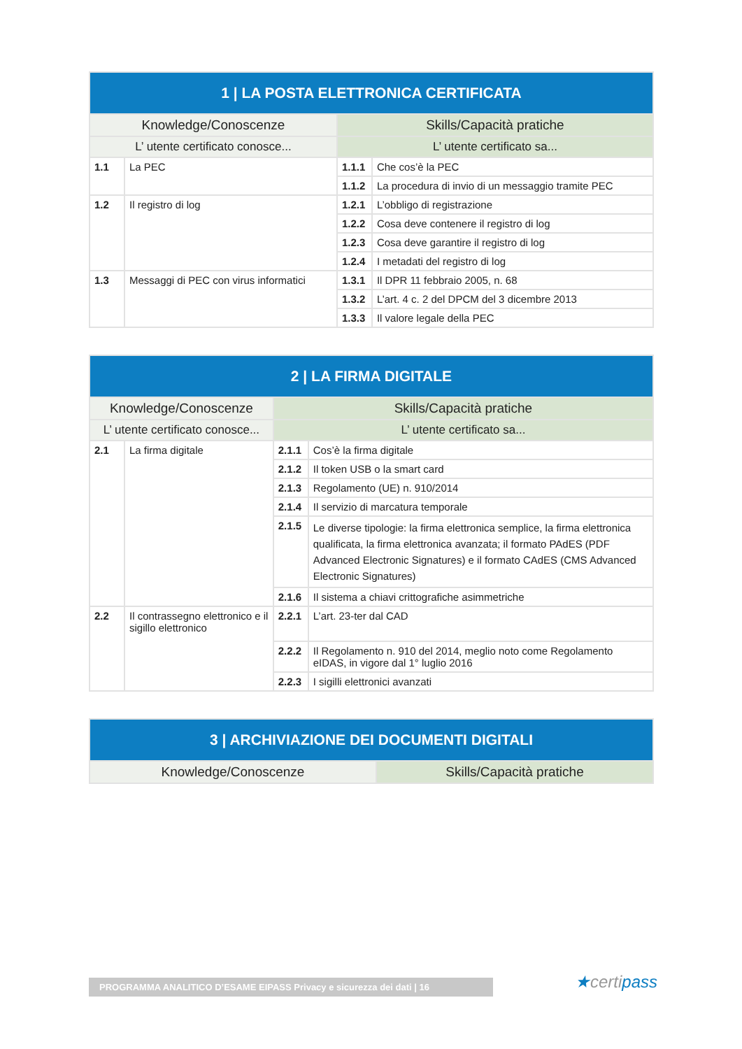| 1 / LA POSTA ELETTRONICA CERTIFICATA | | | |
| --- | --- | --- | --- |
| Knowledge/Conoscenze | | Skills/Capacità pratiche | |
| L’ utente certificato conosce... | | L’ utente certificato sa... | |
| 1.1 | La PEC | 1.1.1 | Che cos’è la PEC |
| | | 1.1.2 | La procedura di invio di un messaggio tramite PEC |
| 1.2 | Il registro di log | 1.2.1 | L’obbligo di registrazione |
| | | 1.2.2 | Cosa deve contenere il registro di log |
| | | 1.2.3 | Cosa deve garantire il registro di log |
| | | 1.2.4 | I metadati del registro di log |
| 1.3 | Messaggi di PEC con virus informatici | 1.3.1 | Il DPR 11 febbraio 2005, n. 68 |
| | | 1.3.2 | L’art. 4 c. 2 del DPCM del 3 dicembre 2013 |
| | | 1.3.3 | Il valore legale della PEC |
| 2 / LA FIRMA DIGITALE | | | |
| --- | --- | --- | --- |
| Knowledge/Conoscenze | | Skills/Capacità pratiche | |
| L’ utente certificato conosce... | | L’ utente certificato sa... | |
| 2.1 | La firma digitale | 2.1.1 | Cos’è la firma digitale |
| | | 2.1.2 | Il token USB o la smart card |
| | | 2.1.3 | Regolamento (UE) n. 910/2014 |
| | | 2.1.4 | Il servizio di marcatura temporale |
| | | 2.1.5 | Le diverse tipologie: la firma elettronica semplice, la firma elettronica qualificata, la firma elettronica avanzata; il formato PAdES (PDF Advanced Electronic Signatures) e il formato CAdES (CMS Advanced Electronic Signatures) |
| | | 2.1.6 | Il sistema a chiavi crittografiche asimmetriche |
| 2.2 | Il contrassegno elettronico e il sigillo elettronico | 2.2.1 | L’art. 23-ter dal CAD |
| | | 2.2.2 | Il Regolamento n. 910 del 2014, meglio noto come Regolamento eIDAS, in vigore dal 1° luglio 2016 |
| | | 2.2.3 | I sigilli elettronici avanzati |
| 3 / ARCHIVIAZIONE DEI DOCUMENTI DIGITALI | |
| --- | --- |
| Knowledge/Conoscenze | Skills/Capacità pratiche |
PROGRAMMA ANALITICO D’ESAME EIPASS Privacy e sicurezza dei dati | 16 ★certipass